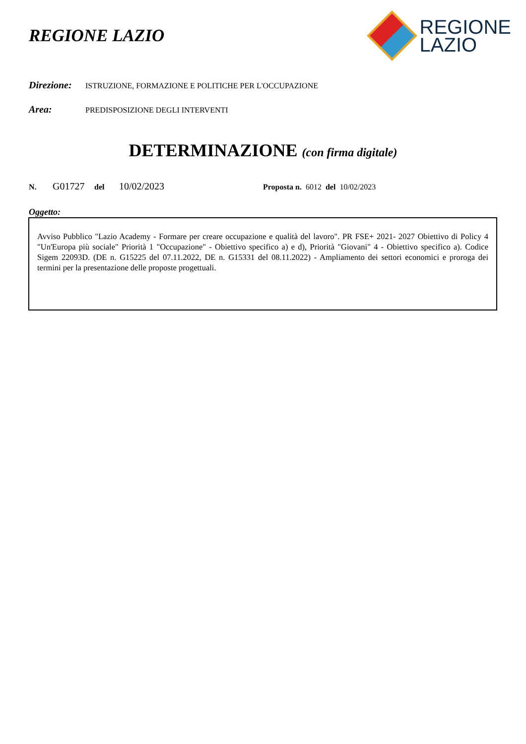REGIONE LAZIO
REGIONE
LAZIO
Direzione: ISTRUZIONE, FORMAZIONE E POLITICHE PER L'OCCUPAZIONE
Area: PREDISPOSIZIONE DEGLI INTERVENTI
DETERMINAZIONE (con firma digitale)
N. G01727 del 10/02/2023 Proposta n. 6012 del 10/02/2023
Oggetto:
Avviso Pubblico "Lazio Academy - Formare per creare occupazione e qualità del lavoro". PR FSE+ 2021- 2027 Obiettivo di Policy 4 "Un'Europa più sociale" Priorità 1 "Occupazione" - Obiettivo specifico a) e d), Priorità "Giovani" 4 - Obiettivo specifico a). Codice Sigem 22093D. (DE n. G15225 del 07.11.2022, DE n. G15331 del 08.11.2022) - Ampliamento dei settori economici e proroga dei termini per la presentazione delle proposte progettuali.